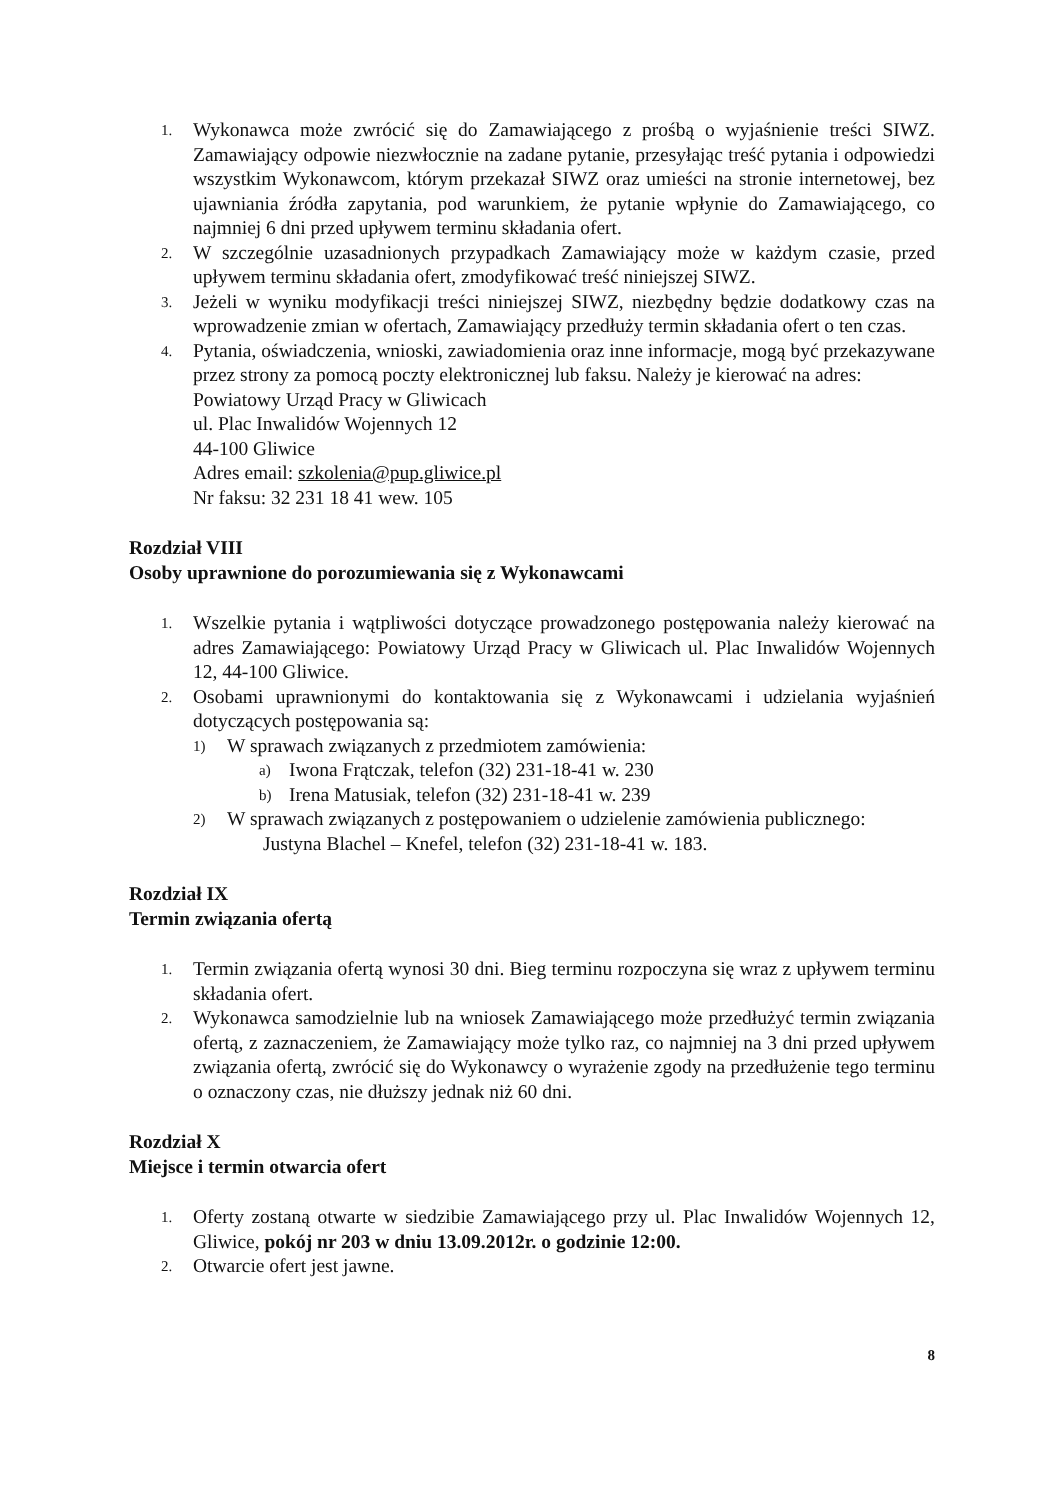1. Wykonawca może zwrócić się do Zamawiającego z prośbą o wyjaśnienie treści SIWZ. Zamawiający odpowie niezwłocznie na zadane pytanie, przesyłając treść pytania i odpowiedzi wszystkim Wykonawcom, którym przekazał SIWZ oraz umieści na stronie internetowej, bez ujawniania źródła zapytania, pod warunkiem, że pytanie wpłynie do Zamawiającego, co najmniej 6 dni przed upływem terminu składania ofert.
2. W szczególnie uzasadnionych przypadkach Zamawiający może w każdym czasie, przed upływem terminu składania ofert, zmodyfikować treść niniejszej SIWZ.
3. Jeżeli w wyniku modyfikacji treści niniejszej SIWZ, niezbędny będzie dodatkowy czas na wprowadzenie zmian w ofertach, Zamawiający przedłuży termin składania ofert o ten czas.
4. Pytania, oświadczenia, wnioski, zawiadomienia oraz inne informacje, mogą być przekazywane przez strony za pomocą poczty elektronicznej lub faksu. Należy je kierować na adres:
Powiatowy Urząd Pracy w Gliwicach
ul. Plac Inwalidów Wojennych 12
44-100 Gliwice
Adres email: szkolenia@pup.gliwice.pl
Nr faksu: 32 231 18 41 wew. 105
Rozdział VIII
Osoby uprawnione do porozumiewania się z Wykonawcami
1. Wszelkie pytania i wątpliwości dotyczące prowadzonego postępowania należy kierować na adres Zamawiającego: Powiatowy Urząd Pracy w Gliwicach ul. Plac Inwalidów Wojennych 12, 44-100 Gliwice.
2. Osobami uprawnionymi do kontaktowania się z Wykonawcami i udzielania wyjaśnień dotyczących postępowania są:
1) W sprawach związanych z przedmiotem zamówienia:
a) Iwona Frątczak, telefon (32) 231-18-41 w. 230
b) Irena Matusiak, telefon (32) 231-18-41 w. 239
2) W sprawach związanych z postępowaniem o udzielenie zamówienia publicznego:
Justyna Blachel – Knefel, telefon (32) 231-18-41 w. 183.
Rozdział IX
Termin związania ofertą
1. Termin związania ofertą wynosi 30 dni. Bieg terminu rozpoczyna się wraz z upływem terminu składania ofert.
2. Wykonawca samodzielnie lub na wniosek Zamawiającego może przedłużyć termin związania ofertą, z zaznaczeniem, że Zamawiający może tylko raz, co najmniej na 3 dni przed upływem związania ofertą, zwrócić się do Wykonawcy o wyrażenie zgody na przedłużenie tego terminu o oznaczony czas, nie dłuższy jednak niż 60 dni.
Rozdział X
Miejsce i termin otwarcia ofert
1. Oferty zostaną otwarte w siedzibie Zamawiającego przy ul. Plac Inwalidów Wojennych 12, Gliwice, pokój nr 203 w dniu 13.09.2012r. o godzinie 12:00.
2. Otwarcie ofert jest jawne.
8